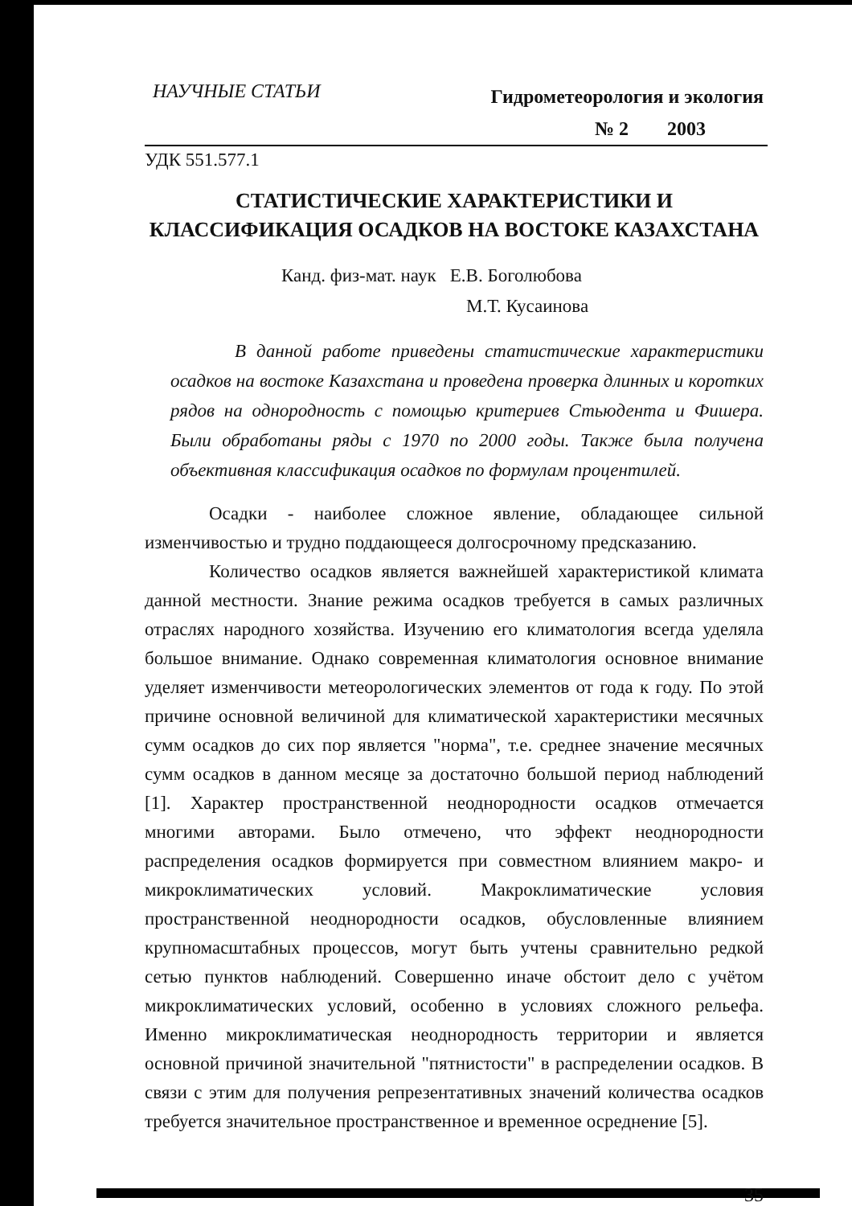НАУЧНЫЕ СТАТЬИ
Гидрометеорология и экология
№ 2 2003
УДК 551.577.1
СТАТИСТИЧЕСКИЕ ХАРАКТЕРИСТИКИ И КЛАССИФИКАЦИЯ ОСАДКОВ НА ВОСТОКЕ КАЗАХСТАНА
Канд. физ-мат. наук Е.В. Боголюбова
М.Т. Кусаинова
В данной работе приведены статистические характеристики осадков на востоке Казахстана и проведена проверка длинных и коротких рядов на однородность с помощью критериев Стьюдента и Фишера. Были обработаны ряды с 1970 по 2000 годы. Также была получена объективная классификация осадков по формулам процентилей.
Осадки - наиболее сложное явление, обладающее сильной изменчивостью и трудно поддающееся долгосрочному предсказанию.
Количество осадков является важнейшей характеристикой климата данной местности. Знание режима осадков требуется в самых различных отраслях народного хозяйства. Изучению его климатология всегда уделяла большое внимание. Однако современная климатология основное внимание уделяет изменчивости метеорологических элементов от года к году. По этой причине основной величиной для климатической характеристики месячных сумм осадков до сих пор является "норма", т.е. среднее значение месячных сумм осадков в данном месяце за достаточно большой период наблюдений [1]. Характер пространственной неоднородности осадков отмечается многими авторами. Было отмечено, что эффект неоднородности распределения осадков формируется при совместном влиянием макро- и микроклиматических условий. Макроклиматические условия пространственной неоднородности осадков, обусловленные влиянием крупномасштабных процессов, могут быть учтены сравнительно редкой сетью пунктов наблюдений. Совершенно иначе обстоит дело с учётом микроклиматических условий, особенно в условиях сложного рельефа. Именно микроклиматическая неоднородность территории и является основной причиной значительной "пятнистости" в распределении осадков. В связи с этим для получения репрезентативных значений количества осадков требуется значительное пространственное и временное осреднение [5].
35